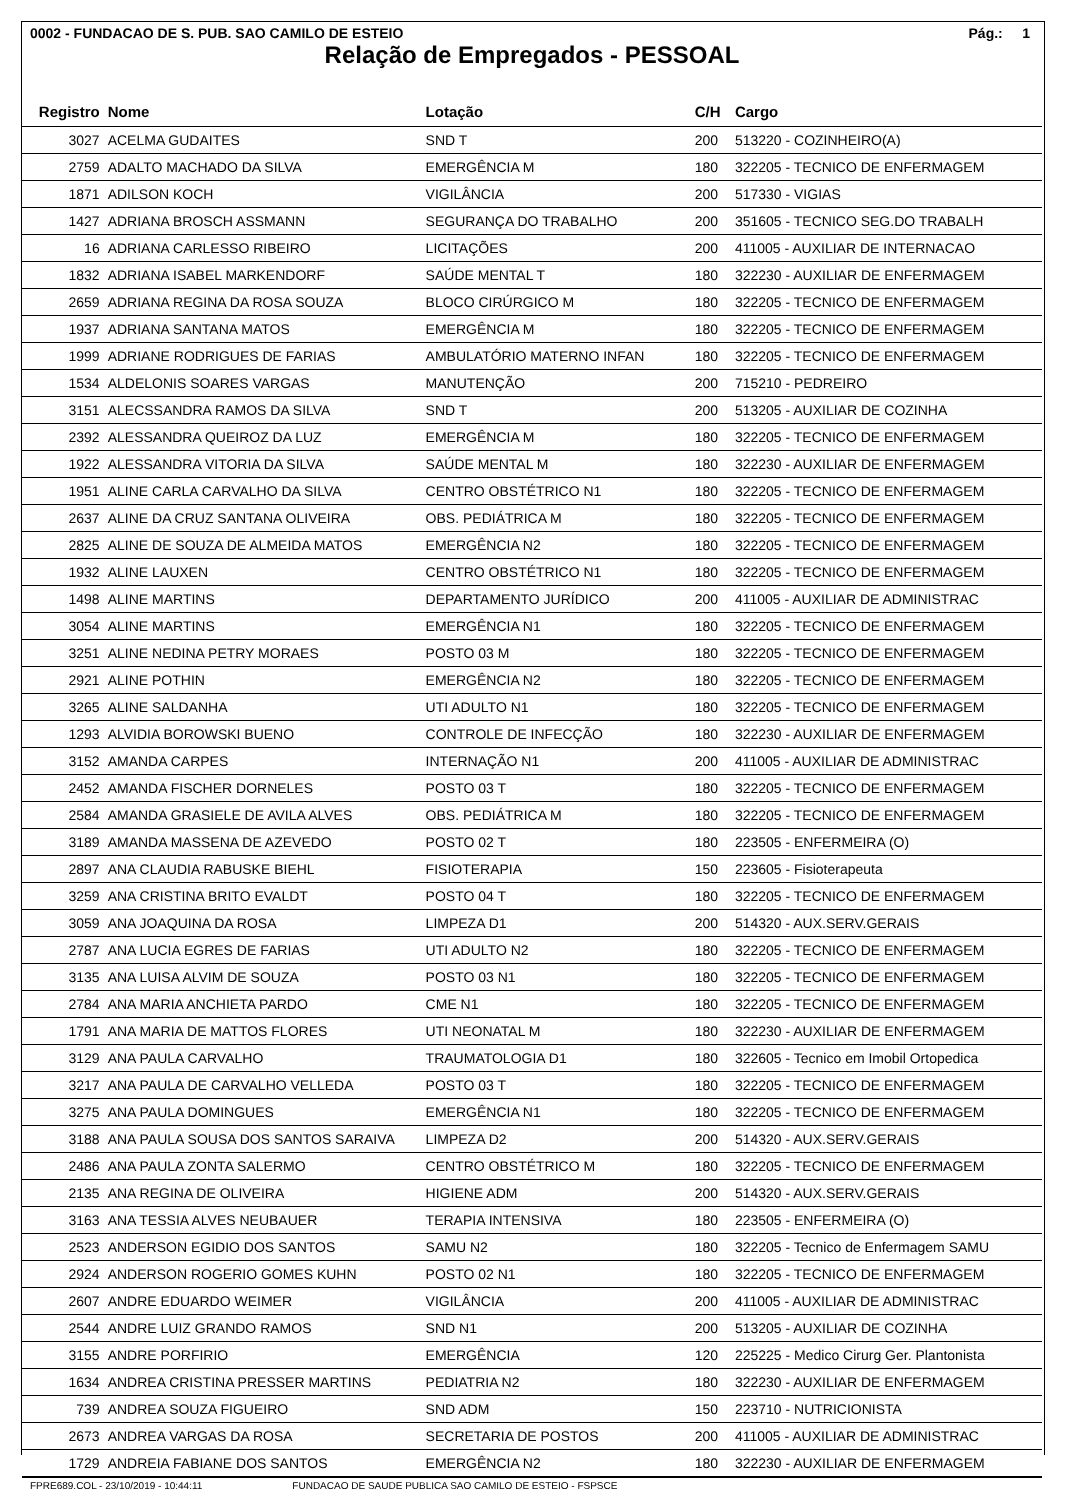0002 - FUNDACAO DE S. PUB. SAO CAMILO DE ESTEIO Pág.: 1
Relação de Empregados - PESSOAL
| Registro | Nome | Lotação | C/H | Cargo |
| --- | --- | --- | --- | --- |
| 3027 | ACELMA GUDAITES | SND T | 200 | 513220 - COZINHEIRO(A) |
| 2759 | ADALTO MACHADO DA SILVA | EMERGÊNCIA M | 180 | 322205 - TECNICO DE ENFERMAGEM |
| 1871 | ADILSON KOCH | VIGILÂNCIA | 200 | 517330 - VIGIAS |
| 1427 | ADRIANA BROSCH ASSMANN | SEGURANÇA DO TRABALHO | 200 | 351605 - TECNICO SEG.DO TRABALH |
| 16 | ADRIANA CARLESSO RIBEIRO | LICITAÇÕES | 200 | 411005 - AUXILIAR DE INTERNACAO |
| 1832 | ADRIANA ISABEL MARKENDORF | SAÚDE MENTAL T | 180 | 322230 - AUXILIAR DE ENFERMAGEM |
| 2659 | ADRIANA REGINA DA ROSA SOUZA | BLOCO CIRÚRGICO M | 180 | 322205 - TECNICO DE ENFERMAGEM |
| 1937 | ADRIANA SANTANA MATOS | EMERGÊNCIA M | 180 | 322205 - TECNICO DE ENFERMAGEM |
| 1999 | ADRIANE RODRIGUES DE FARIAS | AMBULATÓRIO MATERNO INFAN | 180 | 322205 - TECNICO DE ENFERMAGEM |
| 1534 | ALDELONIS SOARES VARGAS | MANUTENÇÃO | 200 | 715210 - PEDREIRO |
| 3151 | ALECSSANDRA RAMOS DA SILVA | SND T | 200 | 513205 - AUXILIAR DE COZINHA |
| 2392 | ALESSANDRA QUEIROZ DA LUZ | EMERGÊNCIA M | 180 | 322205 - TECNICO DE ENFERMAGEM |
| 1922 | ALESSANDRA VITORIA DA SILVA | SAÚDE MENTAL M | 180 | 322230 - AUXILIAR DE ENFERMAGEM |
| 1951 | ALINE CARLA CARVALHO DA SILVA | CENTRO OBSTÉTRICO N1 | 180 | 322205 - TECNICO DE ENFERMAGEM |
| 2637 | ALINE DA CRUZ SANTANA OLIVEIRA | OBS. PEDIÁTRICA M | 180 | 322205 - TECNICO DE ENFERMAGEM |
| 2825 | ALINE DE SOUZA DE ALMEIDA MATOS | EMERGÊNCIA N2 | 180 | 322205 - TECNICO DE ENFERMAGEM |
| 1932 | ALINE LAUXEN | CENTRO OBSTÉTRICO N1 | 180 | 322205 - TECNICO DE ENFERMAGEM |
| 1498 | ALINE MARTINS | DEPARTAMENTO JURÍDICO | 200 | 411005 - AUXILIAR DE ADMINISTRAC |
| 3054 | ALINE MARTINS | EMERGÊNCIA N1 | 180 | 322205 - TECNICO DE ENFERMAGEM |
| 3251 | ALINE NEDINA PETRY MORAES | POSTO 03 M | 180 | 322205 - TECNICO DE ENFERMAGEM |
| 2921 | ALINE POTHIN | EMERGÊNCIA N2 | 180 | 322205 - TECNICO DE ENFERMAGEM |
| 3265 | ALINE SALDANHA | UTI ADULTO N1 | 180 | 322205 - TECNICO DE ENFERMAGEM |
| 1293 | ALVIDIA BOROWSKI BUENO | CONTROLE DE INFECÇÃO | 180 | 322230 - AUXILIAR DE ENFERMAGEM |
| 3152 | AMANDA CARPES | INTERNAÇÃO N1 | 200 | 411005 - AUXILIAR DE ADMINISTRAC |
| 2452 | AMANDA FISCHER DORNELES | POSTO 03 T | 180 | 322205 - TECNICO DE ENFERMAGEM |
| 2584 | AMANDA GRASIELE DE AVILA ALVES | OBS. PEDIÁTRICA M | 180 | 322205 - TECNICO DE ENFERMAGEM |
| 3189 | AMANDA MASSENA DE AZEVEDO | POSTO 02 T | 180 | 223505 - ENFERMEIRA (O) |
| 2897 | ANA CLAUDIA RABUSKE BIEHL | FISIOTERAPIA | 150 | 223605 - Fisioterapeuta |
| 3259 | ANA CRISTINA BRITO EVALDT | POSTO 04 T | 180 | 322205 - TECNICO DE ENFERMAGEM |
| 3059 | ANA JOAQUINA DA ROSA | LIMPEZA D1 | 200 | 514320 - AUX.SERV.GERAIS |
| 2787 | ANA LUCIA EGRES DE FARIAS | UTI ADULTO N2 | 180 | 322205 - TECNICO DE ENFERMAGEM |
| 3135 | ANA LUISA ALVIM DE SOUZA | POSTO 03 N1 | 180 | 322205 - TECNICO DE ENFERMAGEM |
| 2784 | ANA MARIA ANCHIETA PARDO | CME N1 | 180 | 322205 - TECNICO DE ENFERMAGEM |
| 1791 | ANA MARIA DE MATTOS FLORES | UTI NEONATAL M | 180 | 322230 - AUXILIAR DE ENFERMAGEM |
| 3129 | ANA PAULA CARVALHO | TRAUMATOLOGIA D1 | 180 | 322605 - Tecnico em Imobil Ortopedica |
| 3217 | ANA PAULA DE CARVALHO VELLEDA | POSTO 03 T | 180 | 322205 - TECNICO DE ENFERMAGEM |
| 3275 | ANA PAULA DOMINGUES | EMERGÊNCIA N1 | 180 | 322205 - TECNICO DE ENFERMAGEM |
| 3188 | ANA PAULA SOUSA DOS SANTOS SARAIVA | LIMPEZA D2 | 200 | 514320 - AUX.SERV.GERAIS |
| 2486 | ANA PAULA ZONTA SALERMO | CENTRO OBSTÉTRICO M | 180 | 322205 - TECNICO DE ENFERMAGEM |
| 2135 | ANA REGINA DE OLIVEIRA | HIGIENE ADM | 200 | 514320 - AUX.SERV.GERAIS |
| 3163 | ANA TESSIA ALVES NEUBAUER | TERAPIA INTENSIVA | 180 | 223505 - ENFERMEIRA (O) |
| 2523 | ANDERSON EGIDIO DOS SANTOS | SAMU N2 | 180 | 322205 - Tecnico de Enfermagem SAMU |
| 2924 | ANDERSON ROGERIO GOMES KUHN | POSTO 02 N1 | 180 | 322205 - TECNICO DE ENFERMAGEM |
| 2607 | ANDRE EDUARDO WEIMER | VIGILÂNCIA | 200 | 411005 - AUXILIAR DE ADMINISTRAC |
| 2544 | ANDRE LUIZ GRANDO RAMOS | SND N1 | 200 | 513205 - AUXILIAR DE COZINHA |
| 3155 | ANDRE PORFIRIO | EMERGÊNCIA | 120 | 225225 - Medico Cirurg Ger. Plantonista |
| 1634 | ANDREA CRISTINA PRESSER MARTINS | PEDIATRIA N2 | 180 | 322230 - AUXILIAR DE ENFERMAGEM |
| 739 | ANDREA SOUZA FIGUEIRO | SND ADM | 150 | 223710 - NUTRICIONISTA |
| 2673 | ANDREA VARGAS DA ROSA | SECRETARIA DE POSTOS | 200 | 411005 - AUXILIAR DE ADMINISTRAC |
| 1729 | ANDREIA FABIANE DOS SANTOS | EMERGÊNCIA N2 | 180 | 322230 - AUXILIAR DE ENFERMAGEM |
FPRE689.COL - 23/10/2019 - 10:44:11 FUNDACAO DE SAUDE PUBLICA SAO CAMILO DE ESTEIO - FSPSCE